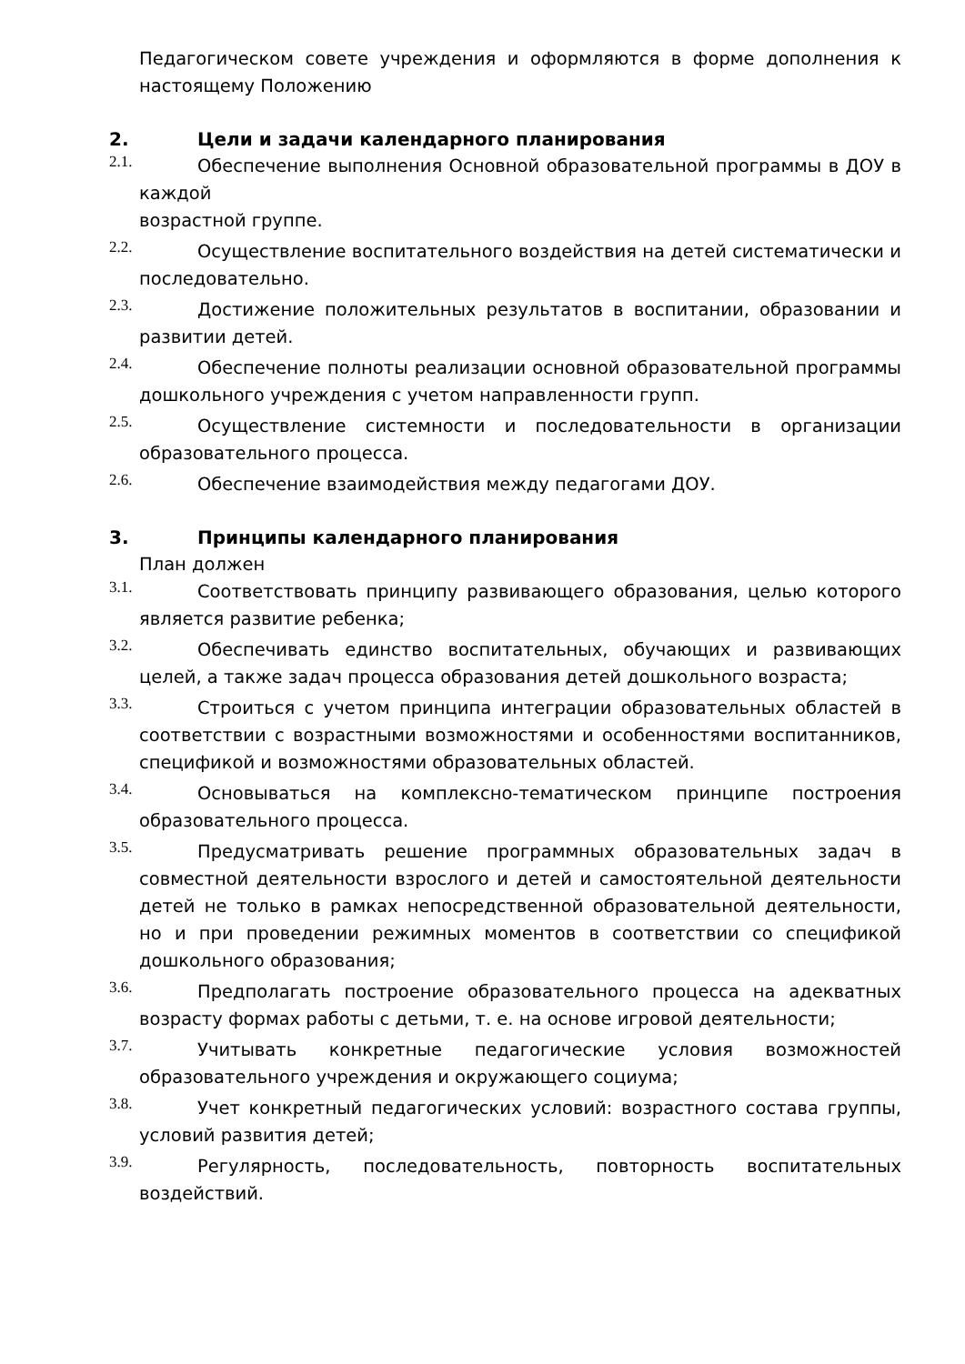Педагогическом совете учреждения и оформляются в форме дополнения к настоящему Положению
2. Цели и задачи календарного планирования
2.1.
Обеспечение выполнения Основной образовательной программы в ДОУ в каждой
возрастной группе.
2.2.
Осуществление воспитательного воздействия на детей систематически и последовательно.
2.3.
Достижение положительных результатов в воспитании, образовании и развитии детей.
2.4.
Обеспечение полноты реализации основной образовательной программы дошкольного учреждения с учетом направленности групп.
2.5.
Осуществление системности и последовательности в организации образовательного процесса.
2.6.
Обеспечение взаимодействия между педагогами ДОУ.
3. Принципы календарного планирования
План должен
3.1.
Соответствовать принципу развивающего образования, целью которого является развитие ребенка;
3.2.
Обеспечивать единство воспитательных, обучающих и развивающих целей, а также задач процесса образования детей дошкольного возраста;
3.3.
Строиться с учетом принципа интеграции образовательных областей в соответствии с возрастными возможностями и особенностями воспитанников, спецификой и возможностями образовательных областей.
3.4.
Основываться на комплексно-тематическом принципе построения образовательного процесса.
3.5.
Предусматривать решение программных образовательных задач в совместной деятельности взрослого и детей и самостоятельной деятельности детей не только в рамках непосредственной образовательной деятельности, но и при проведении режимных моментов в соответствии со спецификой дошкольного образования;
3.6.
Предполагать построение образовательного процесса на адекватных возрасту формах работы с детьми, т. е. на основе игровой деятельности;
3.7.
Учитывать конкретные педагогические условия возможностей образовательного учреждения и окружающего социума;
3.8.
Учет конкретный педагогических условий: возрастного состава группы, условий развития детей;
3.9.
Регулярность, последовательность, повторность воспитательных воздействий.